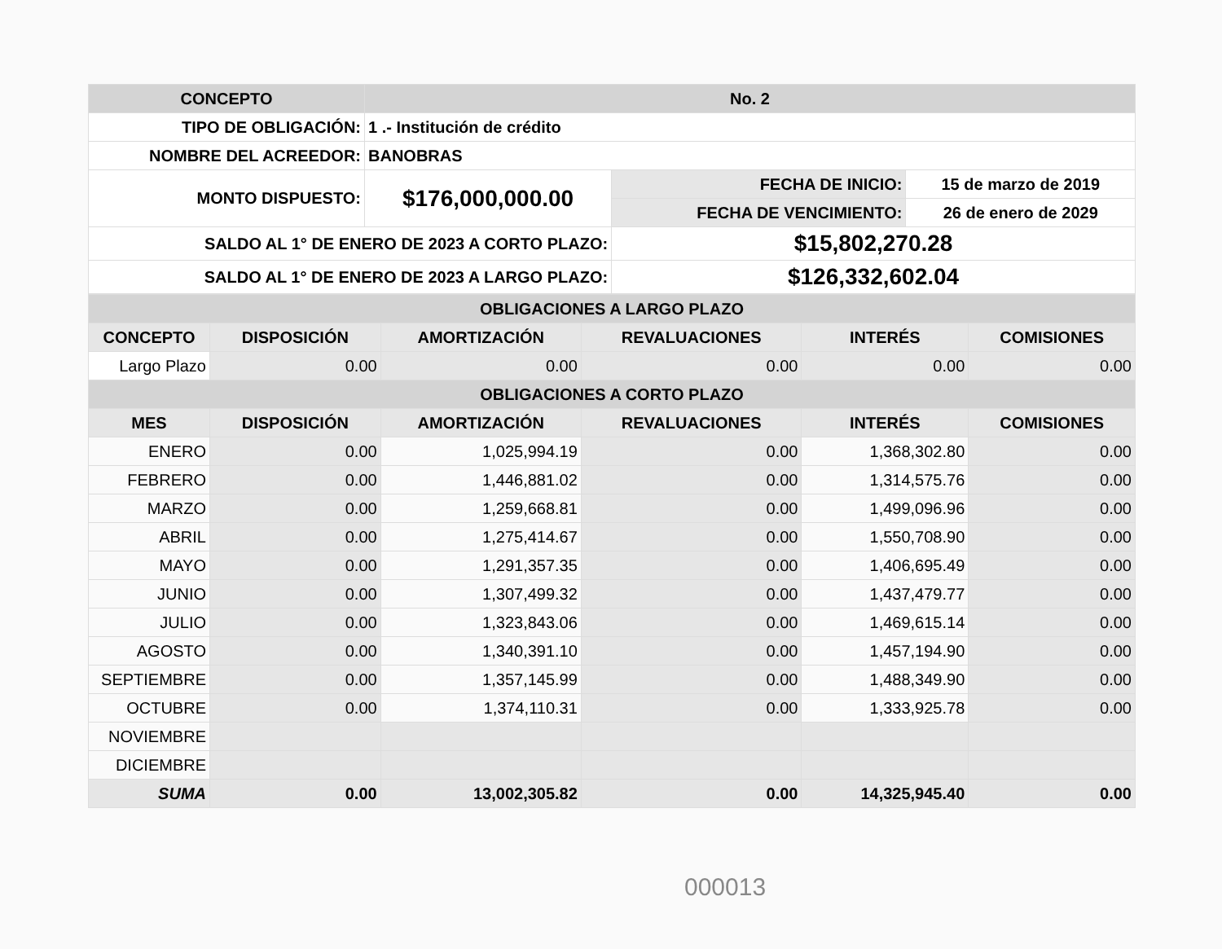| CONCEPTO | No. 2 | | |
| --- | --- | --- | --- |
| TIPO DE OBLIGACIÓN: | 1 .- Institución de crédito | | |
| NOMBRE DEL ACREEDOR: | BANOBRAS | | |
| MONTO DISPUESTO: | $176,000,000.00 | FECHA DE INICIO: | 15 de marzo de 2019 |
| | | FECHA DE VENCIMIENTO: | 26 de enero de 2029 |
| SALDO AL 1° DE ENERO DE 2023 A CORTO PLAZO: | | $15,802,270.28 | |
| SALDO AL 1° DE ENERO DE 2023 A LARGO PLAZO: | | $126,332,602.04 | |
| OBLIGACIONES A LARGO PLAZO | | | | | |
| --- | --- | --- | --- | --- | --- |
| CONCEPTO | DISPOSICIÓN | AMORTIZACIÓN | REVALUACIONES | INTERÉS | COMISIONES |
| Largo Plazo | 0.00 | 0.00 | 0.00 | 0.00 | 0.00 |
| OBLIGACIONES A CORTO PLAZO | | | | | |
| MES | DISPOSICIÓN | AMORTIZACIÓN | REVALUACIONES | INTERÉS | COMISIONES |
| ENERO | 0.00 | 1,025,994.19 | 0.00 | 1,368,302.80 | 0.00 |
| FEBRERO | 0.00 | 1,446,881.02 | 0.00 | 1,314,575.76 | 0.00 |
| MARZO | 0.00 | 1,259,668.81 | 0.00 | 1,499,096.96 | 0.00 |
| ABRIL | 0.00 | 1,275,414.67 | 0.00 | 1,550,708.90 | 0.00 |
| MAYO | 0.00 | 1,291,357.35 | 0.00 | 1,406,695.49 | 0.00 |
| JUNIO | 0.00 | 1,307,499.32 | 0.00 | 1,437,479.77 | 0.00 |
| JULIO | 0.00 | 1,323,843.06 | 0.00 | 1,469,615.14 | 0.00 |
| AGOSTO | 0.00 | 1,340,391.10 | 0.00 | 1,457,194.90 | 0.00 |
| SEPTIEMBRE | 0.00 | 1,357,145.99 | 0.00 | 1,488,349.90 | 0.00 |
| OCTUBRE | 0.00 | 1,374,110.31 | 0.00 | 1,333,925.78 | 0.00 |
| NOVIEMBRE | | | | | |
| DICIEMBRE | | | | | |
| SUMA | 0.00 | 13,002,305.82 | 0.00 | 14,325,945.40 | 0.00 |
000013